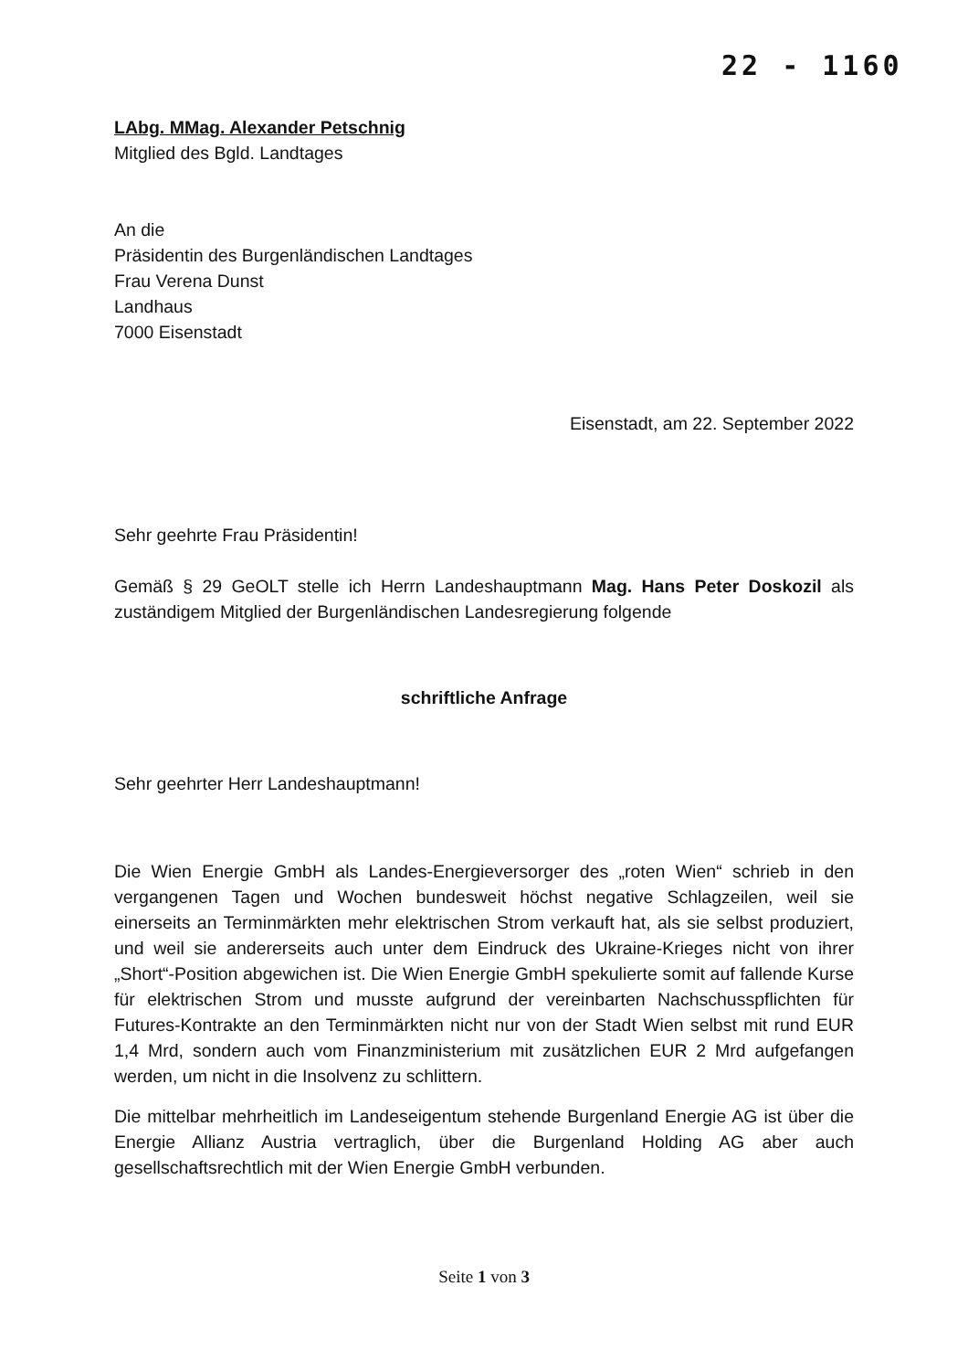22 - 1160
LAbg. MMag. Alexander Petschnig
Mitglied des Bgld. Landtages
An die
Präsidentin des Burgenländischen Landtages
Frau Verena Dunst
Landhaus
7000 Eisenstadt
Eisenstadt, am 22. September 2022
Sehr geehrte Frau Präsidentin!
Gemäß § 29 GeOLT stelle ich Herrn Landeshauptmann Mag. Hans Peter Doskozil als zuständigem Mitglied der Burgenländischen Landesregierung folgende
schriftliche Anfrage
Sehr geehrter Herr Landeshauptmann!
Die Wien Energie GmbH als Landes-Energieversorger des „roten Wien“ schrieb in den vergangenen Tagen und Wochen bundesweit höchst negative Schlagzeilen, weil sie einerseits an Terminmärkten mehr elektrischen Strom verkauft hat, als sie selbst produziert, und weil sie andererseits auch unter dem Eindruck des Ukraine-Krieges nicht von ihrer „Short“-Position abgewichen ist. Die Wien Energie GmbH spekulierte somit auf fallende Kurse für elektrischen Strom und musste aufgrund der vereinbarten Nachschusspflichten für Futures-Kontrakte an den Terminmärkten nicht nur von der Stadt Wien selbst mit rund EUR 1,4 Mrd, sondern auch vom Finanzministerium mit zusätzlichen EUR 2 Mrd aufgefangen werden, um nicht in die Insolvenz zu schlittern.
Die mittelbar mehrheitlich im Landeseigentum stehende Burgenland Energie AG ist über die Energie Allianz Austria vertraglich, über die Burgenland Holding AG aber auch gesellschaftsrechtlich mit der Wien Energie GmbH verbunden.
Seite 1 von 3